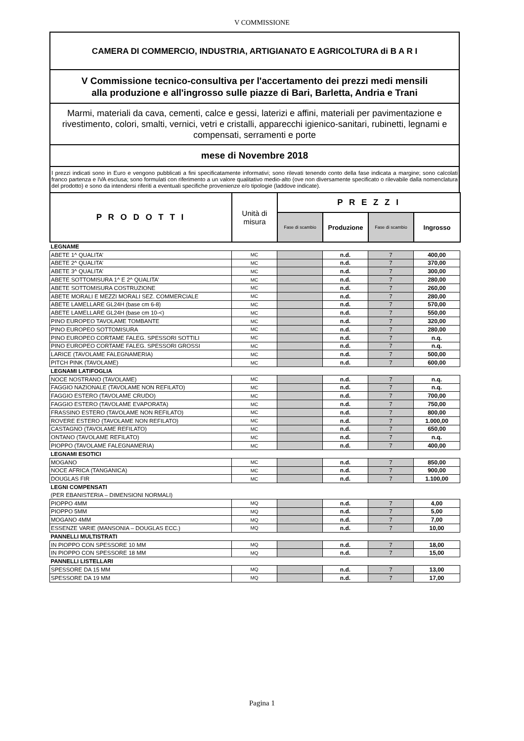V COMMISSIONE
CAMERA DI COMMERCIO, INDUSTRIA, ARTIGIANATO E AGRICOLTURA di B A R I
V Commissione tecnico-consultiva per l'accertamento dei prezzi medi mensili
alla produzione e all'ingrosso sulle piazze di Bari, Barletta, Andria e Trani
Marmi, materiali da cava, cementi, calce e gessi, laterizi e affini, materiali per pavimentazione e rivestimento, colori, smalti, vernici, vetri e cristalli, apparecchi igienico-sanitari, rubinetti, legnami e compensati, serramenti e porte
mese di Novembre 2018
I prezzi indicati sono in Euro e vengono pubblicati a fini specificatamente informativi; sono rilevati tenendo conto della fase indicata a margine; sono calcolati franco partenza e IVA esclusa; sono formulati con riferimento a un valore qualitativo medio-alto (ove non diversamente specificato o rilevabile dalla nomenclatura del prodotto) e sono da intendersi riferiti a eventuali specifiche provenienze e/o tipologie (laddove indicate).
| P R O D O T T I | Unità di misura | P R E Z Z I | | | |
| --- | --- | --- | --- | --- | --- |
| | | Fase di scambio | Produzione | Fase di scambio | Ingrosso |
| LEGNAME | | | | | |
| ABETE 1^ QUALITA’ | MC | | n.d. | 7 | 400,00 |
| ABETE 2^ QUALITA’ | MC | | n.d. | 7 | 370,00 |
| ABETE 3^ QUALITA’ | MC | | n.d. | 7 | 300,00 |
| ABETE SOTTOMISURA 1^ E 2^ QUALITA’ | MC | | n.d. | 7 | 280,00 |
| ABETE SOTTOMISURA COSTRUZIONE | MC | | n.d. | 7 | 260,00 |
| ABETE MORALI E MEZZI MORALI SEZ. COMMERCIALE | MC | | n.d. | 7 | 280,00 |
| ABETE LAMELLARE GL24H (base cm 6-8) | MC | | n.d. | 7 | 570,00 |
| ABETE LAMELLARE GL24H (base cm 10-<) | MC | | n.d. | 7 | 550,00 |
| PINO EUROPEO TAVOLAME TOMBANTE | MC | | n.d. | 7 | 320,00 |
| PINO EUROPEO SOTTOMISURA | MC | | n.d. | 7 | 280,00 |
| PINO EUROPEO CORTAME FALEG. SPESSORI SOTTILI | MC | | n.d. | 7 | n.q. |
| PINO EUROPEO CORTAME FALEG. SPESSORI GROSSI | MC | | n.d. | 7 | n.q. |
| LARICE (TAVOLAME FALEGNAMERIA) | MC | | n.d. | 7 | 500,00 |
| PITCH PINK (TAVOLAME) | MC | | n.d. | 7 | 600,00 |
| LEGNAMI LATIFOGLIA | | | | | |
| NOCE NOSTRANO (TAVOLAME) | MC | | n.d. | 7 | n.q. |
| FAGGIO NAZIONALE (TAVOLAME NON REFILATO) | MC | | n.d. | 7 | n.q. |
| FAGGIO ESTERO (TAVOLAME CRUDO) | MC | | n.d. | 7 | 700,00 |
| FAGGIO ESTERO (TAVOLAME EVAPORATA) | MC | | n.d. | 7 | 750,00 |
| FRASSINO ESTERO (TAVOLAME NON REFILATO) | MC | | n.d. | 7 | 800,00 |
| ROVERE ESTERO (TAVOLAME NON REFILATO) | MC | | n.d. | 7 | 1.000,00 |
| CASTAGNO (TAVOLAME REFILATO) | MC | | n.d. | 7 | 650,00 |
| ONTANO (TAVOLAME REFILATO) | MC | | n.d. | 7 | n.q. |
| PIOPPO (TAVOLAME FALEGNAMERIA) | MC | | n.d. | 7 | 400,00 |
| LEGNAMI ESOTICI | | | | | |
| MOGANO | MC | | n.d. | 7 | 850,00 |
| NOCE AFRICA (TANGANICA) | MC | | n.d. | 7 | 900,00 |
| DOUGLAS FIR | MC | | n.d. | 7 | 1.100,00 |
| LEGNI COMPENSATI | | | | | |
| (PER EBANISTERIA – DIMENSIONI NORMALI) | | | | | |
| PIOPPO 4MM | MQ | | n.d. | 7 | 4,00 |
| PIOPPO 5MM | MQ | | n.d. | 7 | 5,00 |
| MOGANO 4MM | MQ | | n.d. | 7 | 7,00 |
| ESSENZE VARIE (MANSONIA – DOUGLAS ECC.) | MQ | | n.d. | 7 | 10,00 |
| PANNELLI MULTISTRATI | | | | | |
| IN PIOPPO CON SPESSORE 10 MM | MQ | | n.d. | 7 | 18,00 |
| IN PIOPPO CON SPESSORE 18 MM | MQ | | n.d. | 7 | 15,00 |
| PANNELLI LISTELLARI | | | | | |
| SPESSORE DA 15 MM | MQ | | n.d. | 7 | 13,00 |
| SPESSORE DA 19 MM | MQ | | n.d. | 7 | 17,00 |
Pagina 1